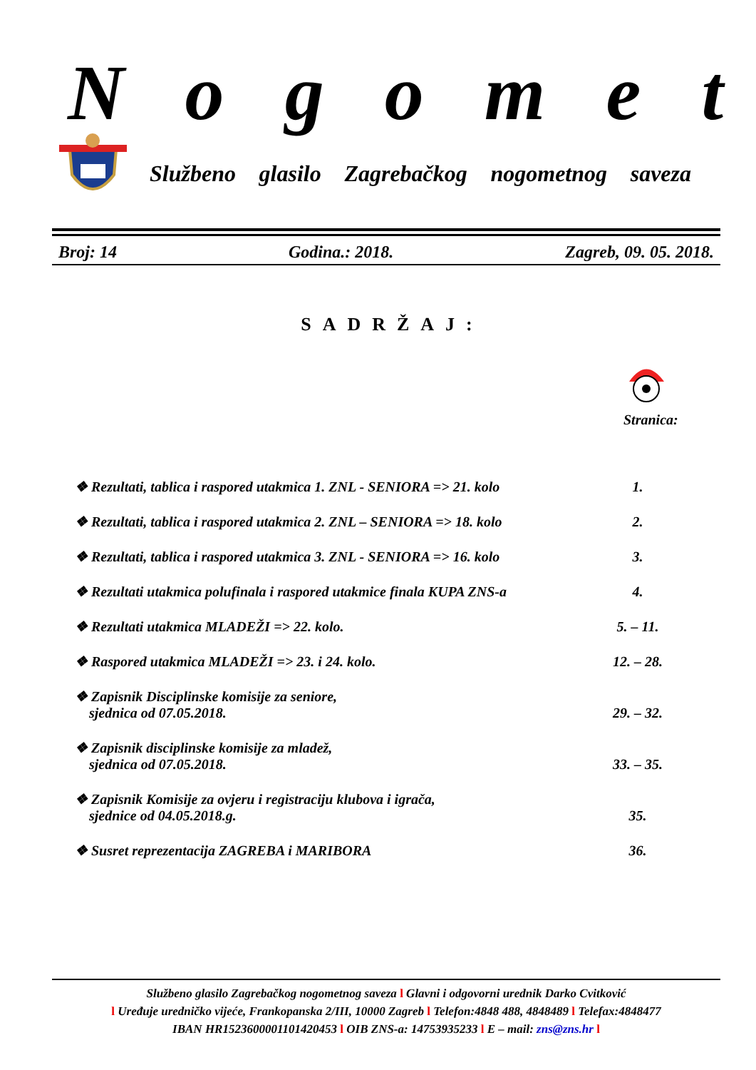Nogomet
Službeno glasilo Zagrebačkog nogometnog saveza
Broj: 14 Godina.: 2018. Zagreb, 09. 05. 2018.
SADRŽAJ:
Stranica:
❖ Rezultati, tablica i raspored utakmica 1. ZNL - SENIORA => 21. kolo 1.
❖ Rezultati, tablica i raspored utakmica 2. ZNL – SENIORA => 18. kolo 2.
❖ Rezultati, tablica i raspored utakmica 3. ZNL - SENIORA => 16. kolo 3.
❖ Rezultati utakmica polufinala i raspored utakmice finala KUPA ZNS-a 4.
❖ Rezultati utakmica MLADEŽI => 22. kolo. 5. – 11.
❖ Raspored utakmica MLADEŽI => 23. i 24. kolo. 12. – 28.
❖ Zapisnik Disciplinske komisije za seniore,
sjednica od 07.05.2018. 29. – 32.
❖ Zapisnik disciplinske komisije za mladež,
sjednica od 07.05.2018. 33. – 35.
❖ Zapisnik Komisije za ovjeru i registraciju klubova i igrača,
sjednice od 04.05.2018.g. 35.
❖ Susret reprezentacija ZAGREBA i MARIBORA 36.
Službeno glasilo Zagrebačkog nogometnog saveza l Glavni i odgovorni urednik Darko Cvitković
l Uređuje uredničko vijeće, Frankopanska 2/III, 10000 Zagreb l Telefon:4848 488, 4848489 l Telefax:4848477
IBAN HR1523600001101420453 l OIB ZNS-a: 14753935233 l E – mail: zns@zns.hr l